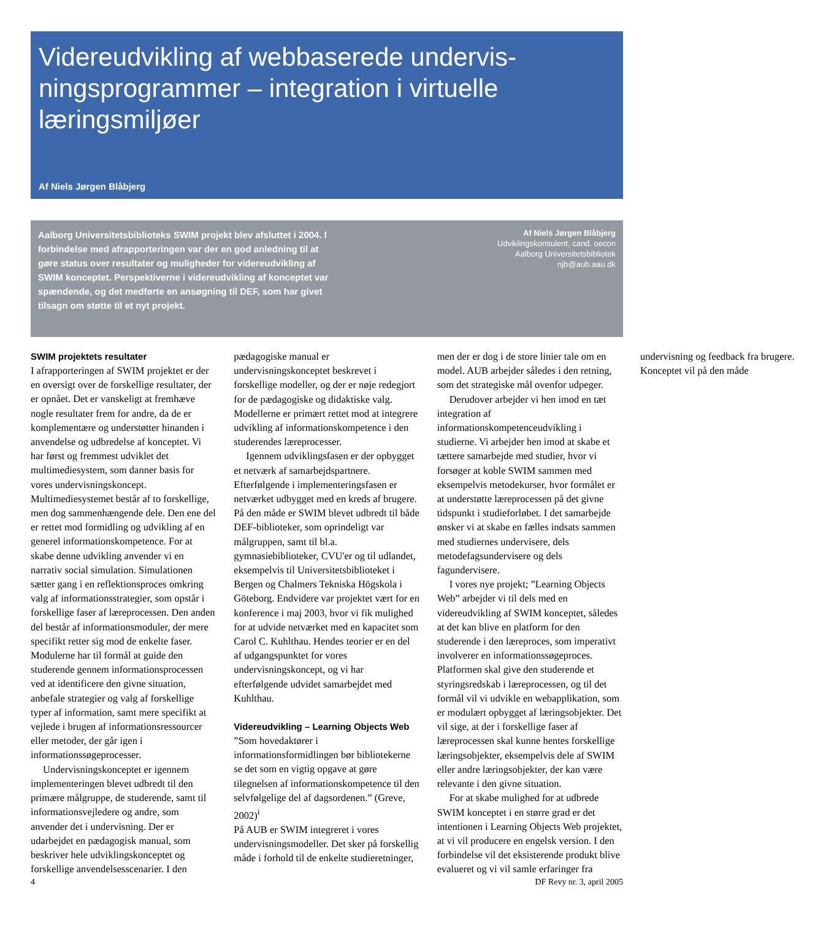Videreudvikling af webbaserede undervis-ningsprogrammer – integration i virtuelle læringsmiljøer
Af Niels Jørgen Blåbjerg
Aalborg Universitetsbiblioteks SWIM projekt blev afsluttet i 2004. I forbindelse med afrapporteringen var der en god anledning til at gøre status over resultater og muligheder for videreudvikling af SWIM konceptet. Perspektiverne i videreudvikling af konceptet var spændende, og det medførte en ansøgning til DEF, som har givet tilsagn om støtte til et nyt projekt.
Af Niels Jørgen Blåbjerg
Udviklingskonsulent, cand. oecon
Aalborg Universitetsbibliotek
njb@aub.aau.dk
SWIM projektets resultater
I afrapporteringen af SWIM projektet er der en oversigt over de forskellige resultater, der er opnået. Det er vanskeligt at fremhæve nogle resultater frem for andre, da de er komplementære og understøtter hinanden i anvendelse og udbredelse af konceptet. Vi har først og fremmest udviklet det multimediesystem, som danner basis for vores undervisningskoncept. Multimediesystemet består af to forskellige, men dog sammenhængende dele. Den ene del er rettet mod formidling og udvikling af en generel informationskompetence. For at skabe denne udvikling anvender vi en narrativ social simulation. Simulationen sætter gang i en reflektionsproces omkring valg af informationsstrategier, som opstår i forskellige faser af læreprocessen. Den anden del består af informationsmoduler, der mere specifikt retter sig mod de enkelte faser. Modulerne har til formål at guide den studerende gennem informationsprocessen ved at identificere den givne situation, anbefale strategier og valg af forskellige typer af information, samt mere specifikt at vejlede i brugen af informationsressourcer eller metoder, der går igen i informationssøgeprocesser.
Undervisningskonceptet er igennem implementeringen blevet udbredt til den primære målgruppe, de studerende, samt til informationsvejledere og andre, som anvender det i undervisning. Der er udarbejdet en pædagogisk manual, som beskriver hele udviklingskonceptet og forskellige anvendelsesscenarier. I den pædagogiske manual er undervisningskonceptet beskrevet i forskellige modeller, og der er nøje redegjort for de pædagogiske og didaktiske valg. Modellerne er primært rettet mod at integrere udvikling af informationskompetence i den studerendes læreprocesser.
Igennem udviklingsfasen er der opbygget et netværk af samarbejdspartnere. Efterfølgende i implementeringsfasen er netværket udbygget med en kreds af brugere. På den måde er SWIM blevet udbredt til både DEF-biblioteker, som oprindeligt var målgruppen, samt til bl.a. gymnasiebiblioteker, CVU'er og til udlandet, eksempelvis til Universitetsbiblioteket i Bergen og Chalmers Tekniska Högskola i Göteborg. Endvidere var projektet vært for en konference i maj 2003, hvor vi fik mulighed for at udvide netværket med en kapacitet som Carol C. Kuhlthau. Hendes teorier er en del af udgangspunktet for vores undervisningskoncept, og vi har efterfølgende udvidet samarbejdet med Kuhlthau.
Videreudvikling – Learning Objects Web
”Som hovedaktører i informationsformidlingen bør bibliotekerne se det som en vigtig opgave at gøre tilegnelsen af informationskompetence til den selvfølgelige del af dagsordenen.” (Greve, 2002)<sup>i</sup>
På AUB er SWIM integreret i vores undervisningsmodeller. Det sker på forskellig måde i forhold til de enkelte studieretninger, men der er dog i de store linier tale om en model. AUB arbejder således i den retning, som det strategiske mål ovenfor udpeger.
Derudover arbejder vi hen imod en tæt integration af informationskompetenceudvikling i studierne. Vi arbejder hen imod at skabe et tættere samarbejde med studier, hvor vi forsøger at koble SWIM sammen med eksempelvis metodekurser, hvor formålet er at understøtte læreprocessen på det givne tidspunkt i studieforløbet. I det samarbejde ønsker vi at skabe en fælles indsats sammen med studiernes undervisere, dels metodefagsundervisere og dels fagundervisere.
I vores nye projekt; ”Learning Objects Web” arbejder vi til dels med en videreudvikling af SWIM konceptet, således at det kan blive en platform for den studerende i den læreproces, som imperativt involverer en informationssøgeproces. Platformen skal give den studerende et styringsredskab i læreprocessen, og til det formål vil vi udvikle en webapplikation, som er modulært opbygget af læringsobjekter. Det vil sige, at der i forskellige faser af læreprocessen skal kunne hentes forskellige læringsobjekter, eksempelvis dele af SWIM eller andre læringsobjekter, der kan være relevante i den givne situation.
For at skabe mulighed for at udbrede SWIM konceptet i en større grad er det intentionen i Learning Objects Web projektet, at vi vil producere en engelsk version. I den forbindelse vil det eksisterende produkt blive evalueret og vi vil samle erfaringer fra undervisning og feedback fra brugere. Konceptet vil på den måde
4 DF Revy nr. 3, april 2005